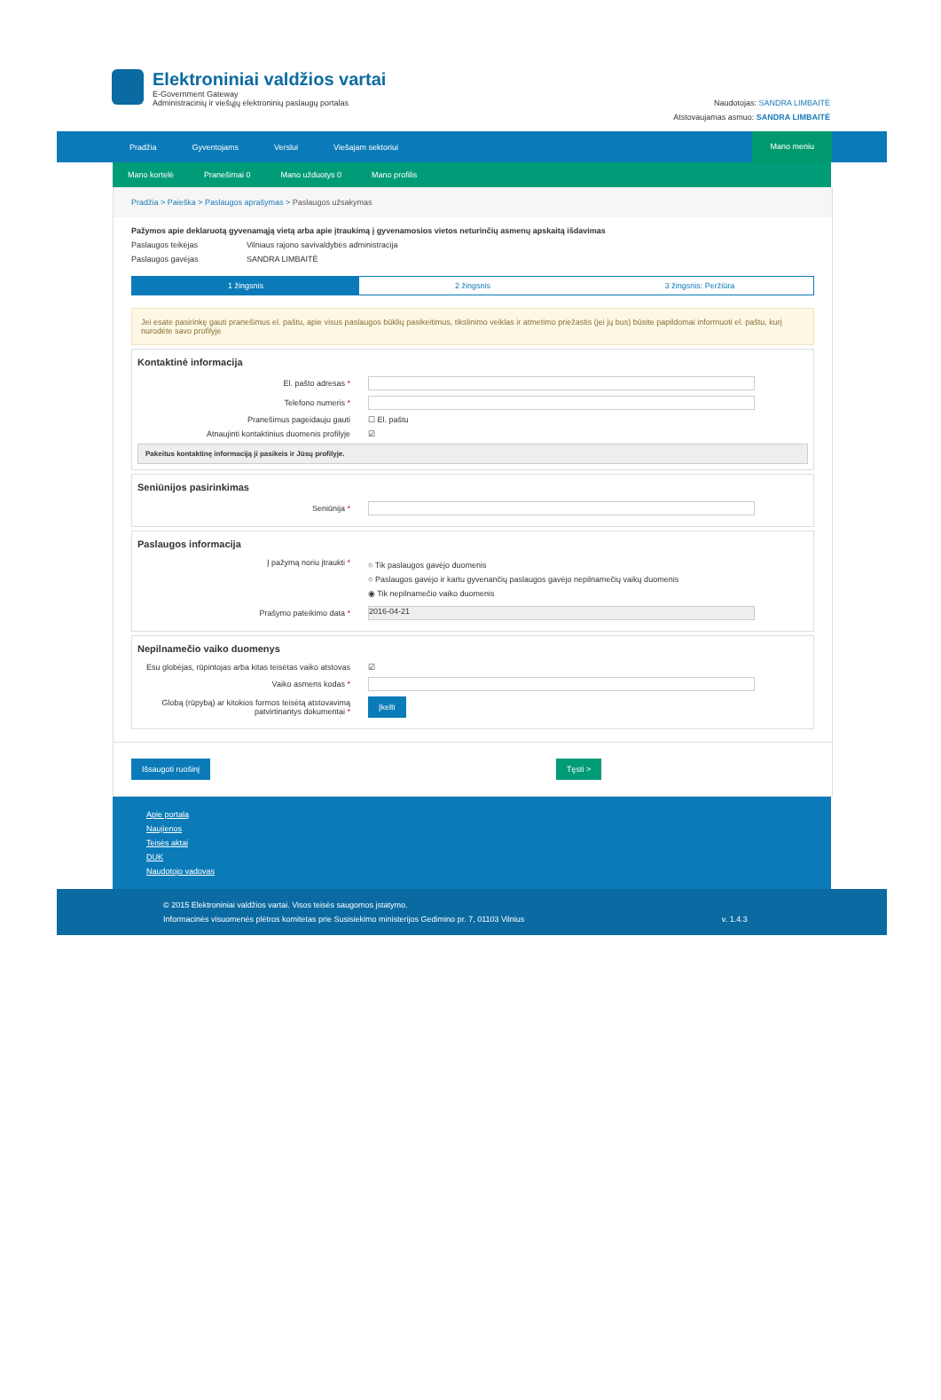Elektroniniai valdžios vartai
E-Government Gateway
Administracinių ir viešųjų elektroninių paslaugų portalas
Naudotojas: SANDRA LIMBAITĖ
Atstovaujamas asmuo: SANDRA LIMBAITĖ
Pradžia Gyventojams Verslui Viešajam sektoriui
Mano meniu
Mano kortelė Pranešimai 0 Mano užduotys 0 Mano profilis
Pradžia > Paieška > Paslaugos aprašymas > Paslaugos užsakymas
Pažymos apie deklaruotą gyvenamąją vietą arba apie įtraukimą į gyvenamosios vietos neturinčių asmenų apskaitą išdavimas
Paslaugos teikėjas Vilniaus rajono savivaldybės administracija
Paslaugos gavėjas SANDRA LIMBAITĖ
1 žingsnis 2 žingsnis 3 žingsnis: Peržiūra
Jei esate pasirinkę gauti pranešimus el. paštu, apie visus paslaugos būklių pasikeitimus, tikslinimo veiklas ir atmetimo priežastis (jei jų bus) būsite papildomai informuoti el. paštu, kurį nurodėte savo profilyje
Kontaktinė informacija
El. pašto adresas *
Telefono numeris *
Pranešimus pageidauju gauti ☐ El. paštu
Atnaujinti kontaktinius duomenis profilyje ☑
Pakeitus kontaktinę informaciją ji pasikeis ir Jūsų profilyje.
Seniūnijos pasirinkimas
Seniūnija *
Paslaugos informacija
Į pažymą noriu įtraukti *
○ Tik paslaugos gavėjo duomenis
○ Paslaugos gavėjo ir kartu gyvenančių paslaugos gavėjo nepilnamečių vaikų duomenis
◉ Tik nepilnamečio vaiko duomenis
Prašymo pateikimo data *
2016-04-21
Nepilnamečio vaiko duomenys
Esu globėjas, rūpintojas arba kitas teisėtas vaiko atstovas ☑
Vaiko asmens kodas *
Globą (rūpybą) ar kitokios formos teisėtą atstovavimą patvirtinantys dokumentai * Įkelti
Išsaugoti ruošinį Tęsti >
Apie portalą
Naujienos
Teisės aktai
DUK
Naudotojo vadovas
© 2015 Elektroniniai valdžios vartai. Visos teisės saugomos įstatymo.
Informacinės visuomenės plėtros komitetas prie Susisiekimo ministerijos Gedimino pr. 7, 01103 Vilnius v. 1.4.3